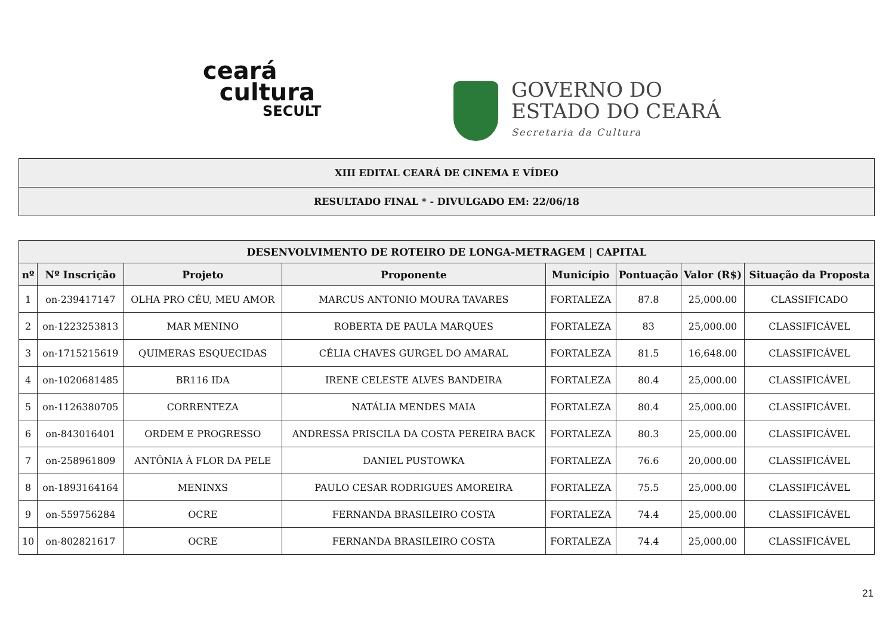ceará
cultura
SECULT
GOVERNO DO
ESTADO DO CEARÁ
Secretaria da Cultura
| XIII EDITAL CEARÁ DE CINEMA E VÍDEO |
| RESULTADO FINAL * - DIVULGADO EM: 22/06/18 |
| DESENVOLVIMENTO DE ROTEIRO DE LONGA-METRAGEM / CAPITAL | | | | | | | |
| --- | --- | --- | --- | --- | --- | --- | --- |
| nº | Nº Inscrição | Projeto | Proponente | Município | Pontuação | Valor (R$) | Situação da Proposta |
| 1 | on-239417147 | OLHA PRO CÉU, MEU AMOR | MARCUS ANTONIO MOURA TAVARES | FORTALEZA | 87.8 | 25,000.00 | CLASSIFICADO |
| 2 | on-1223253813 | MAR MENINO | ROBERTA DE PAULA MARQUES | FORTALEZA | 83 | 25,000.00 | CLASSIFICÁVEL |
| 3 | on-1715215619 | QUIMERAS ESQUECIDAS | CÉLIA CHAVES GURGEL DO AMARAL | FORTALEZA | 81.5 | 16,648.00 | CLASSIFICÁVEL |
| 4 | on-1020681485 | BR116 IDA | IRENE CELESTE ALVES BANDEIRA | FORTALEZA | 80.4 | 25,000.00 | CLASSIFICÁVEL |
| 5 | on-1126380705 | CORRENTEZA | NATÁLIA MENDES MAIA | FORTALEZA | 80.4 | 25,000.00 | CLASSIFICÁVEL |
| 6 | on-843016401 | ORDEM E PROGRESSO | ANDRESSA PRISCILA DA COSTA PEREIRA BACK | FORTALEZA | 80.3 | 25,000.00 | CLASSIFICÁVEL |
| 7 | on-258961809 | ANTÔNIA À FLOR DA PELE | DANIEL PUSTOWKA | FORTALEZA | 76.6 | 20,000.00 | CLASSIFICÁVEL |
| 8 | on-1893164164 | MENINXS | PAULO CESAR RODRIGUES AMOREIRA | FORTALEZA | 75.5 | 25,000.00 | CLASSIFICÁVEL |
| 9 | on-559756284 | OCRE | FERNANDA BRASILEIRO COSTA | FORTALEZA | 74.4 | 25,000.00 | CLASSIFICÁVEL |
| 10 | on-802821617 | OCRE | FERNANDA BRASILEIRO COSTA | FORTALEZA | 74.4 | 25,000.00 | CLASSIFICÁVEL |
21